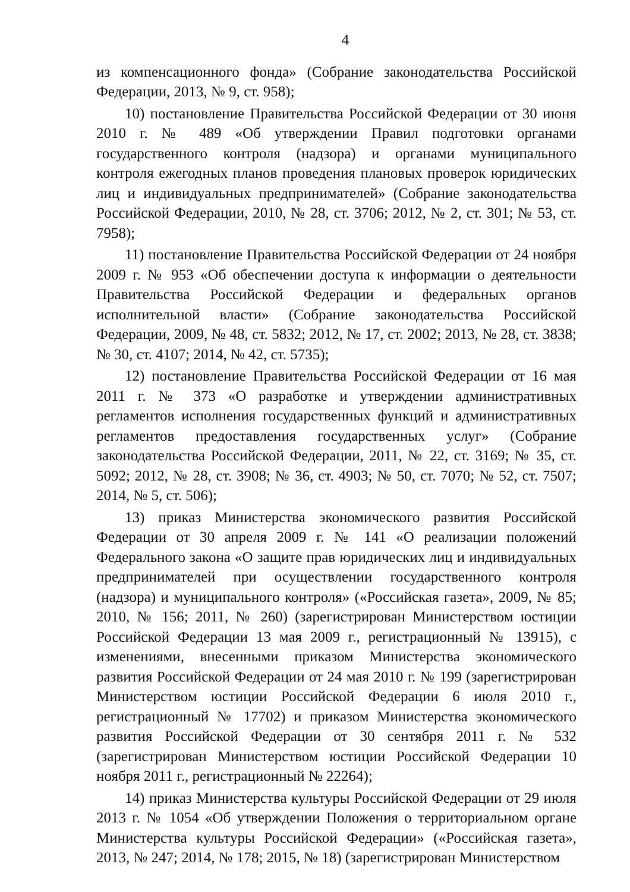4
из компенсационного фонда» (Собрание законодательства Российской Федерации, 2013, № 9, ст. 958);
10) постановление Правительства Российской Федерации от 30 июня 2010 г. № 489 «Об утверждении Правил подготовки органами государственного контроля (надзора) и органами муниципального контроля ежегодных планов проведения плановых проверок юридических лиц и индивидуальных предпринимателей» (Собрание законодательства Российской Федерации, 2010, № 28, ст. 3706; 2012, № 2, ст. 301; № 53, ст. 7958);
11) постановление Правительства Российской Федерации от 24 ноября 2009 г. № 953 «Об обеспечении доступа к информации о деятельности Правительства Российской Федерации и федеральных органов исполнительной власти» (Собрание законодательства Российской Федерации, 2009, № 48, ст. 5832; 2012, № 17, ст. 2002; 2013, № 28, ст. 3838; № 30, ст. 4107; 2014, № 42, ст. 5735);
12) постановление Правительства Российской Федерации от 16 мая 2011 г. № 373 «О разработке и утверждении административных регламентов исполнения государственных функций и административных регламентов предоставления государственных услуг» (Собрание законодательства Российской Федерации, 2011, № 22, ст. 3169; № 35, ст. 5092; 2012, № 28, ст. 3908; № 36, ст. 4903; № 50, ст. 7070; № 52, ст. 7507; 2014, № 5, ст. 506);
13) приказ Министерства экономического развития Российской Федерации от 30 апреля 2009 г. № 141 «О реализации положений Федерального закона «О защите прав юридических лиц и индивидуальных предпринимателей при осуществлении государственного контроля (надзора) и муниципального контроля» («Российская газета», 2009, № 85; 2010, № 156; 2011, № 260) (зарегистрирован Министерством юстиции Российской Федерации 13 мая 2009 г., регистрационный № 13915), с изменениями, внесенными приказом Министерства экономического развития Российской Федерации от 24 мая 2010 г. № 199 (зарегистрирован Министерством юстиции Российской Федерации 6 июля 2010 г., регистрационный № 17702) и приказом Министерства экономического развития Российской Федерации от 30 сентября 2011 г. № 532 (зарегистрирован Министерством юстиции Российской Федерации 10 ноября 2011 г., регистрационный № 22264);
14) приказ Министерства культуры Российской Федерации от 29 июля 2013 г. № 1054 «Об утверждении Положения о территориальном органе Министерства культуры Российской Федерации» («Российская газета», 2013, № 247; 2014, № 178; 2015, № 18) (зарегистрирован Министерством